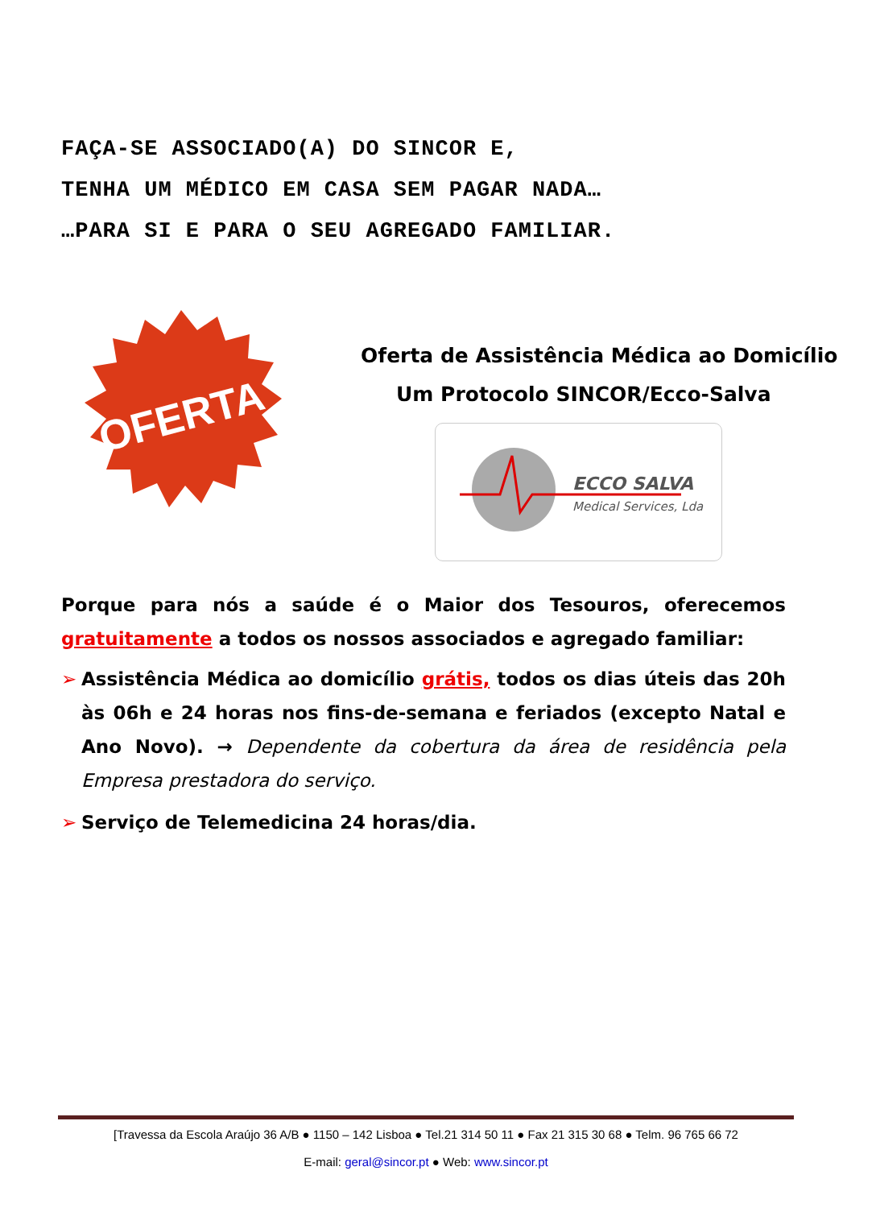FAÇA-SE ASSOCIADO(A) DO SINCOR E,
TENHA UM MÉDICO EM CASA SEM PAGAR NADA…
…PARA SI E PARA O SEU AGREGADO FAMILIAR.
OFERTA
Oferta de Assistência Médica ao Domicílio
Um Protocolo SINCOR/Ecco-Salva
ECCO SALVA
Medical Services, Lda
Porque para nós a saúde é o Maior dos Tesouros, oferecemos gratuitamente a todos os nossos associados e agregado familiar:
➢ Assistência Médica ao domicílio grátis, todos os dias úteis das 20h às 06h e 24 horas nos fins-de-semana e feriados (excepto Natal e Ano Novo). → Dependente da cobertura da área de residência pela Empresa prestadora do serviço.
➢ Serviço de Telemedicina 24 horas/dia.
[Travessa da Escola Araújo 36 A/B ● 1150 – 142 Lisboa ● Tel.21 314 50 11 ● Fax 21 315 30 68 ● Telm. 96 765 66 72
E-mail: geral@sincor.pt ● Web: www.sincor.pt